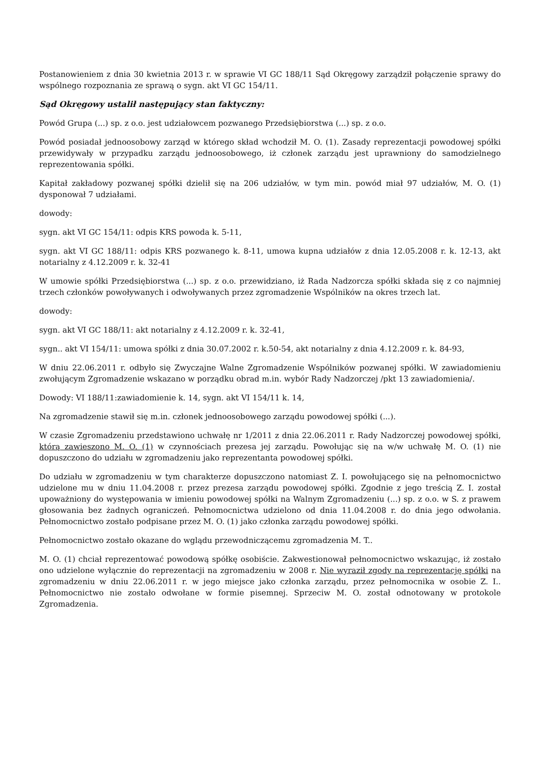Postanowieniem z dnia 30 kwietnia 2013 r. w sprawie VI GC 188/11 Sąd Okręgowy zarządził połączenie sprawy do wspólnego rozpoznania ze sprawą o sygn. akt VI GC 154/11.
Sąd Okręgowy ustalił następujący stan faktyczny:
Powód Grupa (...) sp. z o.o. jest udziałowcem pozwanego Przedsiębiorstwa (...) sp. z o.o.
Powód posiadał jednoosobowy zarząd w którego skład wchodził M. O. (1). Zasady reprezentacji powodowej spółki przewidywały w przypadku zarządu jednoosobowego, iż członek zarządu jest uprawniony do samodzielnego reprezentowania spółki.
Kapitał zakładowy pozwanej spółki dzielił się na 206 udziałów, w tym min. powód miał 97 udziałów, M. O. (1) dysponował 7 udziałami.
dowody:
sygn. akt VI GC 154/11: odpis KRS powoda k. 5-11,
sygn. akt VI GC 188/11: odpis KRS pozwanego k. 8-11, umowa kupna udziałów z dnia 12.05.2008 r. k. 12-13, akt notarialny z 4.12.2009 r. k. 32-41
W umowie spółki Przedsiębiorstwa (...) sp. z o.o. przewidziano, iż Rada Nadzorcza spółki składa się z co najmniej trzech członków powoływanych i odwoływanych przez zgromadzenie Wspólników na okres trzech lat.
dowody:
sygn. akt VI GC 188/11: akt notarialny z 4.12.2009 r. k. 32-41,
sygn.. akt VI 154/11: umowa spółki z dnia 30.07.2002 r. k.50-54, akt notarialny z dnia 4.12.2009 r. k. 84-93,
W dniu 22.06.2011 r. odbyło się Zwyczajne Walne Zgromadzenie Wspólników pozwanej spółki. W zawiadomieniu zwołującym Zgromadzenie wskazano w porządku obrad m.in. wybór Rady Nadzorczej /pkt 13 zawiadomienia/.
Dowody: VI 188/11:zawiadomienie k. 14, sygn. akt VI 154/11 k. 14,
Na zgromadzenie stawił się m.in. członek jednoosobowego zarządu powodowej spółki (...).
W czasie Zgromadzeniu przedstawiono uchwałę nr 1/2011 z dnia 22.06.2011 r. Rady Nadzorczej powodowej spółki, którą zawieszono M. O. (1) w czynnościach prezesa jej zarządu. Powołując się na w/w uchwałę M. O. (1) nie dopuszczono do udziału w zgromadzeniu jako reprezentanta powodowej spółki.
Do udziału w zgromadzeniu w tym charakterze dopuszczono natomiast Z. I. powołującego się na pełnomocnictwo udzielone mu w dniu 11.04.2008 r. przez prezesa zarządu powodowej spółki. Zgodnie z jego treścią Z. I. został upoważniony do występowania w imieniu powodowej spółki na Walnym Zgromadzeniu (...) sp. z o.o. w S. z prawem głosowania bez żadnych ograniczeń. Pełnomocnictwa udzielono od dnia 11.04.2008 r. do dnia jego odwołania. Pełnomocnictwo zostało podpisane przez M. O. (1) jako członka zarządu powodowej spółki.
Pełnomocnictwo zostało okazane do wglądu przewodniczącemu zgromadzenia M. T..
M. O. (1) chciał reprezentować powodową spółkę osobiście. Zakwestionował pełnomocnictwo wskazując, iż zostało ono udzielone wyłącznie do reprezentacji na zgromadzeniu w 2008 r. Nie wyraził zgody na reprezentację spółki na zgromadzeniu w dniu 22.06.2011 r. w jego miejsce jako członka zarządu, przez pełnomocnika w osobie Z. I.. Pełnomocnictwo nie zostało odwołane w formie pisemnej. Sprzeciw M. O. został odnotowany w protokole Zgromadzenia.